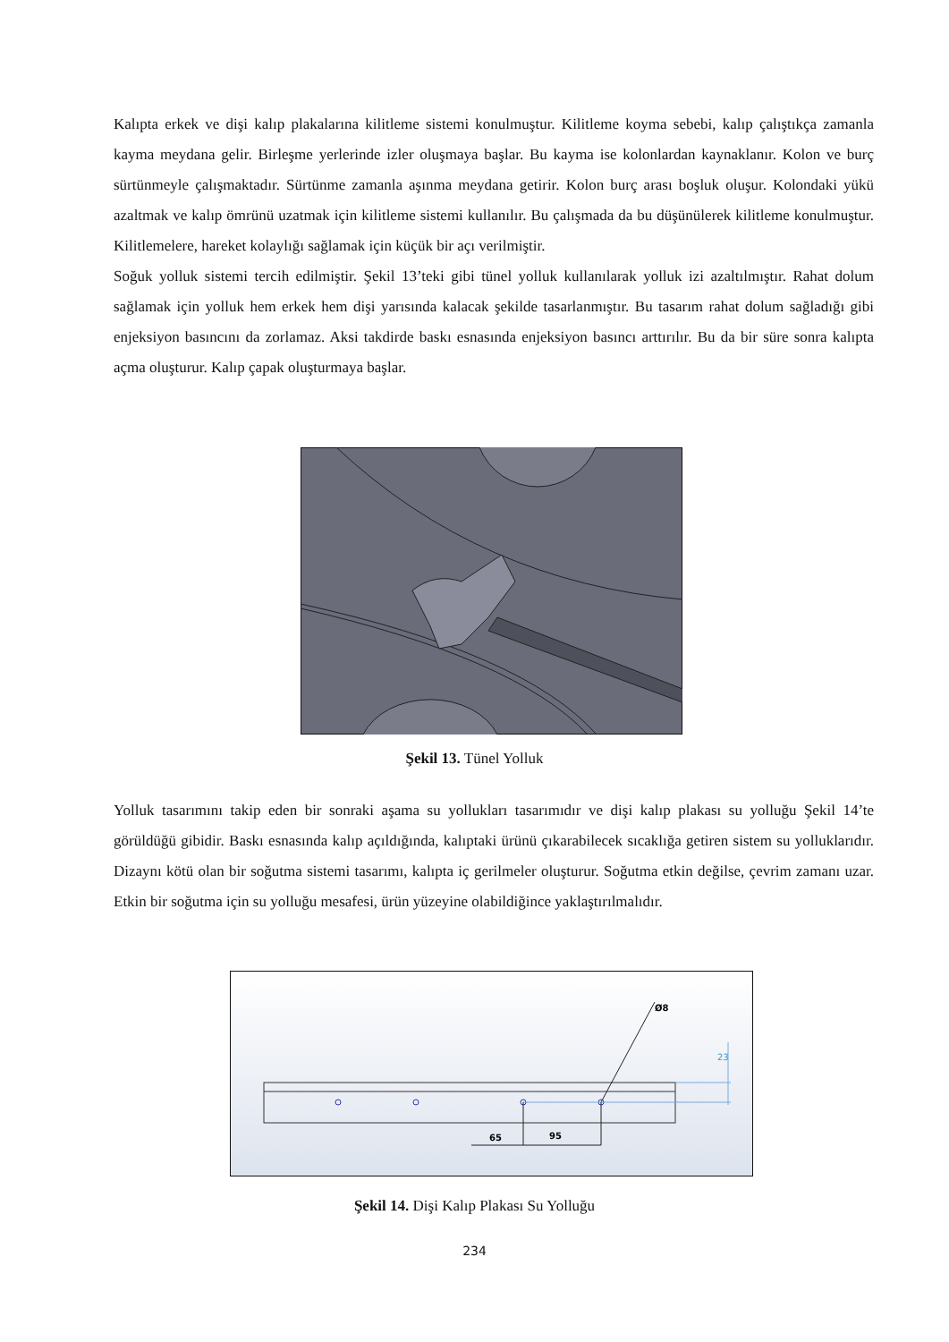Kalıpta erkek ve dişi kalıp plakalarına kilitleme sistemi konulmuştur. Kilitleme koyma sebebi, kalıp çalıştıkça zamanla kayma meydana gelir. Birleşme yerlerinde izler oluşmaya başlar. Bu kayma ise kolonlardan kaynaklanır. Kolon ve burç sürtünmeyle çalışmaktadır. Sürtünme zamanla aşınma meydana getirir. Kolon burç arası boşluk oluşur. Kolondaki yükü azaltmak ve kalıp ömrünü uzatmak için kilitleme sistemi kullanılır. Bu çalışmada da bu düşünülerek kilitleme konulmuştur. Kilitlemelere, hareket kolaylığı sağlamak için küçük bir açı verilmiştir.
Soğuk yolluk sistemi tercih edilmiştir. Şekil 13’teki gibi tünel yolluk kullanılarak yolluk izi azaltılmıştır. Rahat dolum sağlamak için yolluk hem erkek hem dişi yarısında kalacak şekilde tasarlanmıştır. Bu tasarım rahat dolum sağladığı gibi enjeksiyon basıncını da zorlamaz. Aksi takdirde baskı esnasında enjeksiyon basıncı arttırılır. Bu da bir süre sonra kalıpta açma oluşturur. Kalıp çapak oluşturmaya başlar.
Şekil 13. Tünel Yolluk
Yolluk tasarımını takip eden bir sonraki aşama su yollukları tasarımıdır ve dişi kalıp plakası su yolluğu Şekil 14’te görüldüğü gibidir. Baskı esnasında kalıp açıldığında, kalıptaki ürünü çıkarabilecek sıcaklığa getiren sistem su yolluklarıdır. Dizaynı kötü olan bir soğutma sistemi tasarımı, kalıpta iç gerilmeler oluşturur. Soğutma etkin değilse, çevrim zamanı uzar. Etkin bir soğutma için su yolluğu mesafesi, ürün yüzeyine olabildiğince yaklaştırılmalıdır.
65
95
Ø8
23
Şekil 14. Dişi Kalıp Plakası Su Yolluğu
234